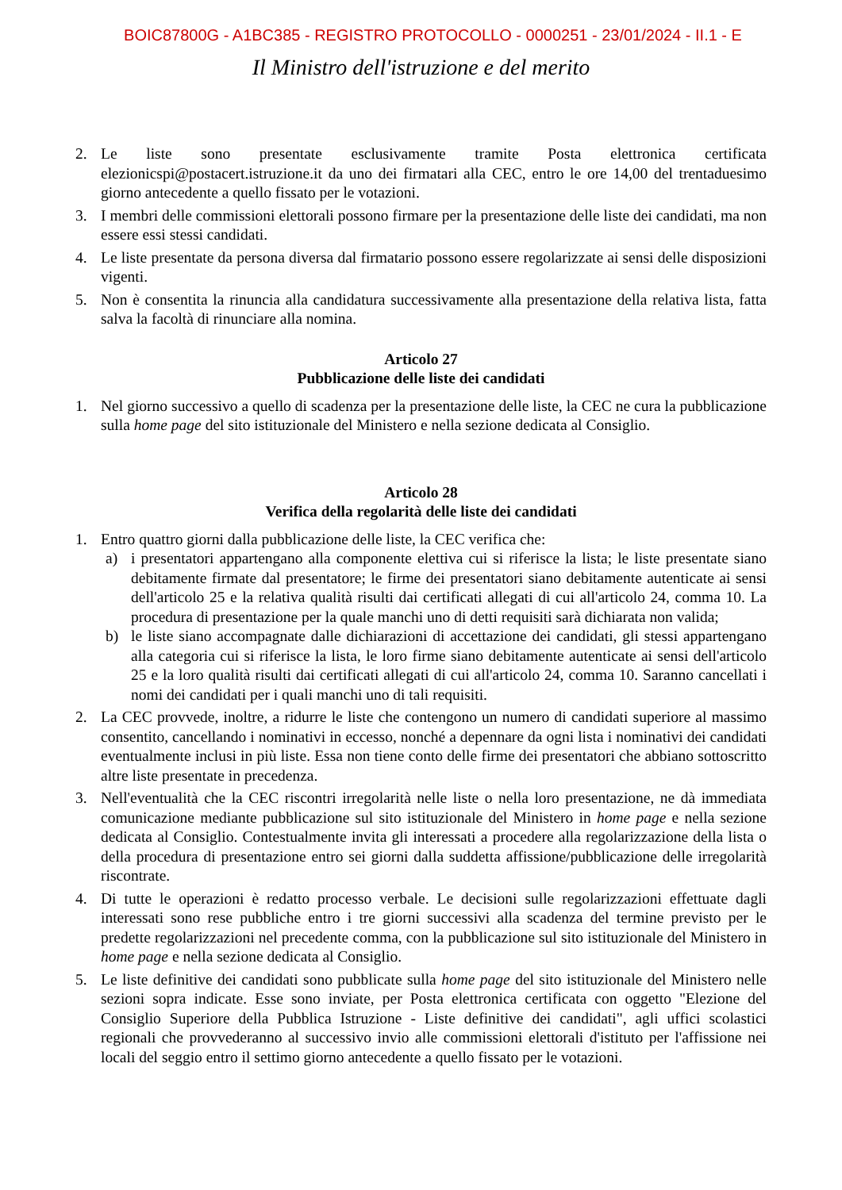BOIC87800G - A1BC385 - REGISTRO PROTOCOLLO - 0000251 - 23/01/2024 - II.1 - E
Il Ministro dell'istruzione e del merito
2. Le liste sono presentate esclusivamente tramite Posta elettronica certificata elezionicspi@postacert.istruzione.it da uno dei firmatari alla CEC, entro le ore 14,00 del trentaduesimo giorno antecedente a quello fissato per le votazioni.
3. I membri delle commissioni elettorali possono firmare per la presentazione delle liste dei candidati, ma non essere essi stessi candidati.
4. Le liste presentate da persona diversa dal firmatario possono essere regolarizzate ai sensi delle disposizioni vigenti.
5. Non è consentita la rinuncia alla candidatura successivamente alla presentazione della relativa lista, fatta salva la facoltà di rinunciare alla nomina.
Articolo 27
Pubblicazione delle liste dei candidati
1. Nel giorno successivo a quello di scadenza per la presentazione delle liste, la CEC ne cura la pubblicazione sulla home page del sito istituzionale del Ministero e nella sezione dedicata al Consiglio.
Articolo 28
Verifica della regolarità delle liste dei candidati
1. Entro quattro giorni dalla pubblicazione delle liste, la CEC verifica che:
a) i presentatori appartengano alla componente elettiva cui si riferisce la lista; le liste presentate siano debitamente firmate dal presentatore; le firme dei presentatori siano debitamente autenticate ai sensi dell'articolo 25 e la relativa qualità risulti dai certificati allegati di cui all'articolo 24, comma 10. La procedura di presentazione per la quale manchi uno di detti requisiti sarà dichiarata non valida;
b) le liste siano accompagnate dalle dichiarazioni di accettazione dei candidati, gli stessi appartengano alla categoria cui si riferisce la lista, le loro firme siano debitamente autenticate ai sensi dell'articolo 25 e la loro qualità risulti dai certificati allegati di cui all'articolo 24, comma 10. Saranno cancellati i nomi dei candidati per i quali manchi uno di tali requisiti.
2. La CEC provvede, inoltre, a ridurre le liste che contengono un numero di candidati superiore al massimo consentito, cancellando i nominativi in eccesso, nonché a depennare da ogni lista i nominativi dei candidati eventualmente inclusi in più liste. Essa non tiene conto delle firme dei presentatori che abbiano sottoscritto altre liste presentate in precedenza.
3. Nell'eventualità che la CEC riscontri irregolarità nelle liste o nella loro presentazione, ne dà immediata comunicazione mediante pubblicazione sul sito istituzionale del Ministero in home page e nella sezione dedicata al Consiglio. Contestualmente invita gli interessati a procedere alla regolarizzazione della lista o della procedura di presentazione entro sei giorni dalla suddetta affissione/pubblicazione delle irregolarità riscontrate.
4. Di tutte le operazioni è redatto processo verbale. Le decisioni sulle regolarizzazioni effettuate dagli interessati sono rese pubbliche entro i tre giorni successivi alla scadenza del termine previsto per le predette regolarizzazioni nel precedente comma, con la pubblicazione sul sito istituzionale del Ministero in home page e nella sezione dedicata al Consiglio.
5. Le liste definitive dei candidati sono pubblicate sulla home page del sito istituzionale del Ministero nelle sezioni sopra indicate. Esse sono inviate, per Posta elettronica certificata con oggetto "Elezione del Consiglio Superiore della Pubblica Istruzione - Liste definitive dei candidati", agli uffici scolastici regionali che provvederanno al successivo invio alle commissioni elettorali d'istituto per l'affissione nei locali del seggio entro il settimo giorno antecedente a quello fissato per le votazioni.